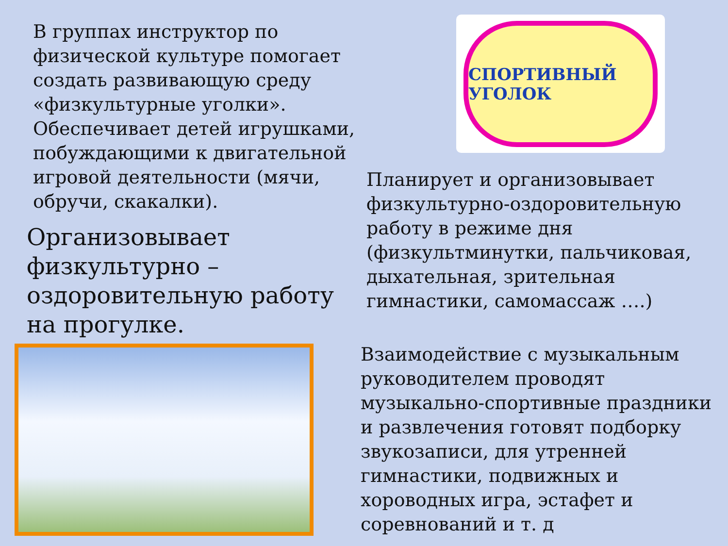В группах инструктор по физической культуре помогает создать развивающую среду «физкультурные уголки». Обеспечивает детей игрушками, побуждающими к двигательной игровой деятельности (мячи, обручи, скакалки).
Организовывает физкультурно – оздоровительную работу на прогулке.
СПОРТИВНЫЙ УГОЛОК
Планирует и организовывает физкультурно-оздоровительную работу в режиме дня (физкультминутки, пальчиковая, дыхательная, зрительная гимнастики, самомассаж ….)
Взаимодействие с музыкальным руководителем проводят музыкально-спортивные праздники и развлечения готовят подборку звукозаписи, для утренней гимнастики, подвижных и хороводных игра, эстафет и соревнований и т. д